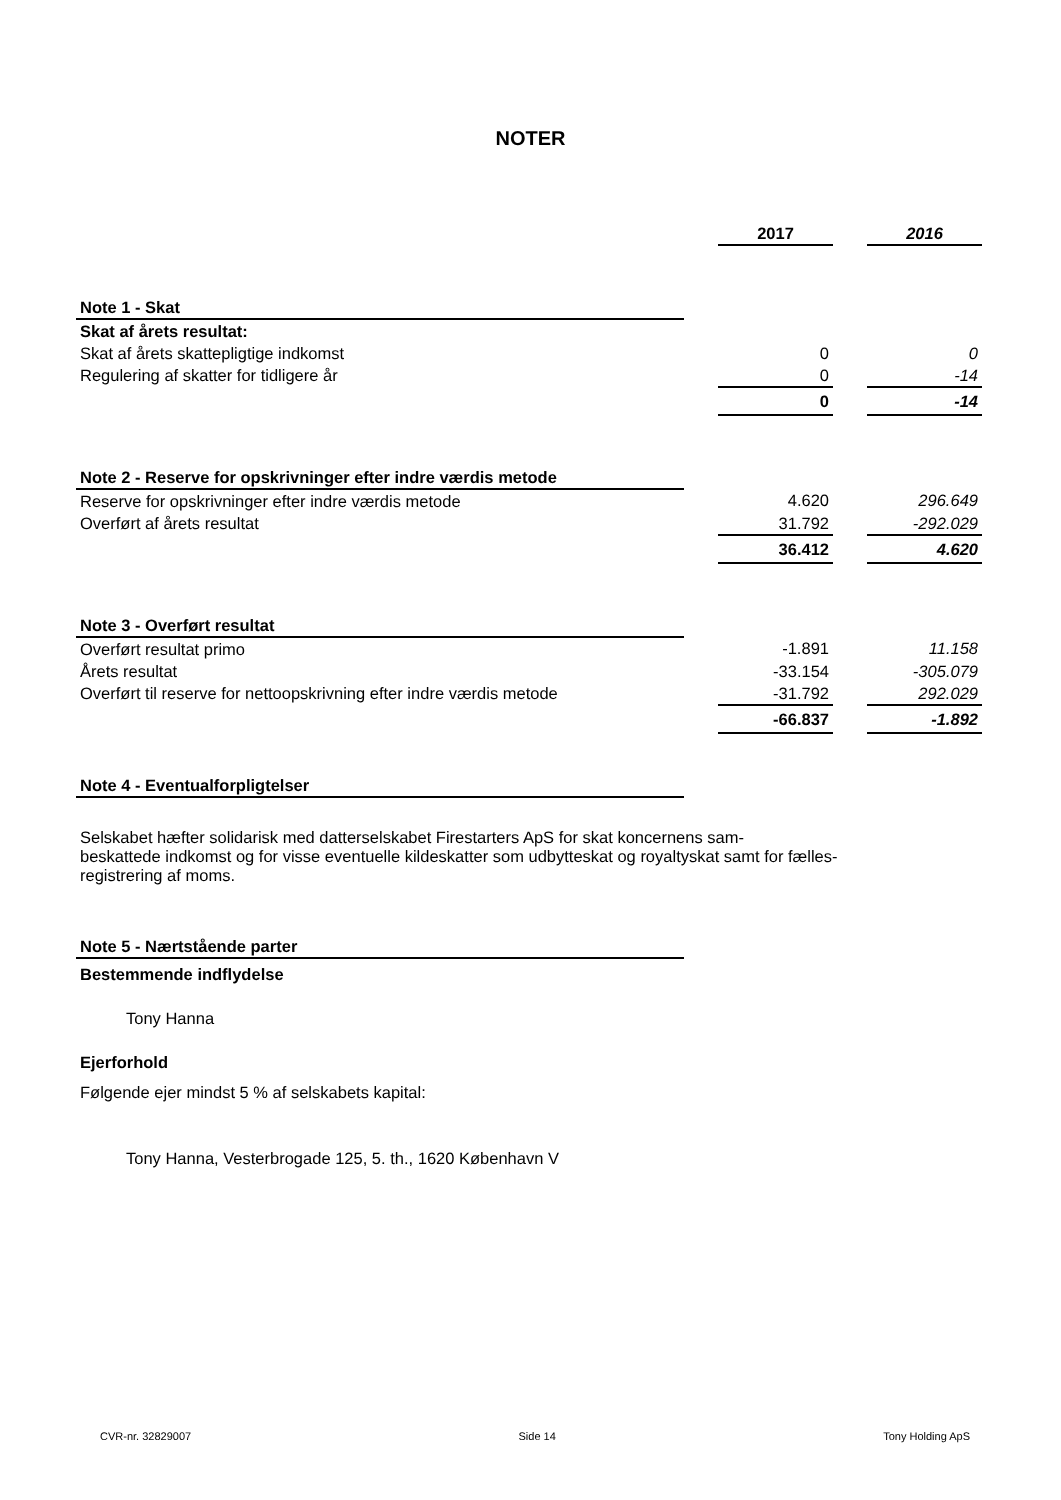NOTER
| | | 2017 | | 2016 |
| Note 1 - Skat | | | | |
| Skat af årets resultat: | | | | |
| Skat af årets skattepligtige indkomst | | 0 | | 0 |
| Regulering af skatter for tidligere år | | 0 | | -14 |
| | | 0 | | -14 |
| Note 2 - Reserve for opskrivninger efter indre værdis metode | | | | |
| Reserve for opskrivninger efter indre værdis metode | | 4.620 | | 296.649 |
| Overført af årets resultat | | 31.792 | | -292.029 |
| | | 36.412 | | 4.620 |
| Note 3 - Overført resultat | | | | |
| Overført resultat primo | | -1.891 | | 11.158 |
| Årets resultat | | -33.154 | | -305.079 |
| Overført til reserve for nettoopskrivning efter indre værdis metode | | -31.792 | | 292.029 |
| | | -66.837 | | -1.892 |
| Note 4 - Eventualforpligtelser | | | | |
| Selskabet hæfter solidarisk med datterselskabet Firestarters ApS for skat koncernens sam- beskattede indkomst og for visse eventuelle kildeskatter som udbytteskat og royaltyskat samt for fælles- registrering af moms. | | | | |
| Note 5 - Nærtstående parter | | | | |
| Bestemmende indflydelse | | | | |
| Tony Hanna | | | | |
| Ejerforhold | | | | |
| Følgende ejer mindst 5 % af selskabets kapital: | | | | |
| Tony Hanna, Vesterbrogade 125, 5. th., 1620 København V | | | | |
CVR-nr. 32829007 Side 14 Tony Holding ApS